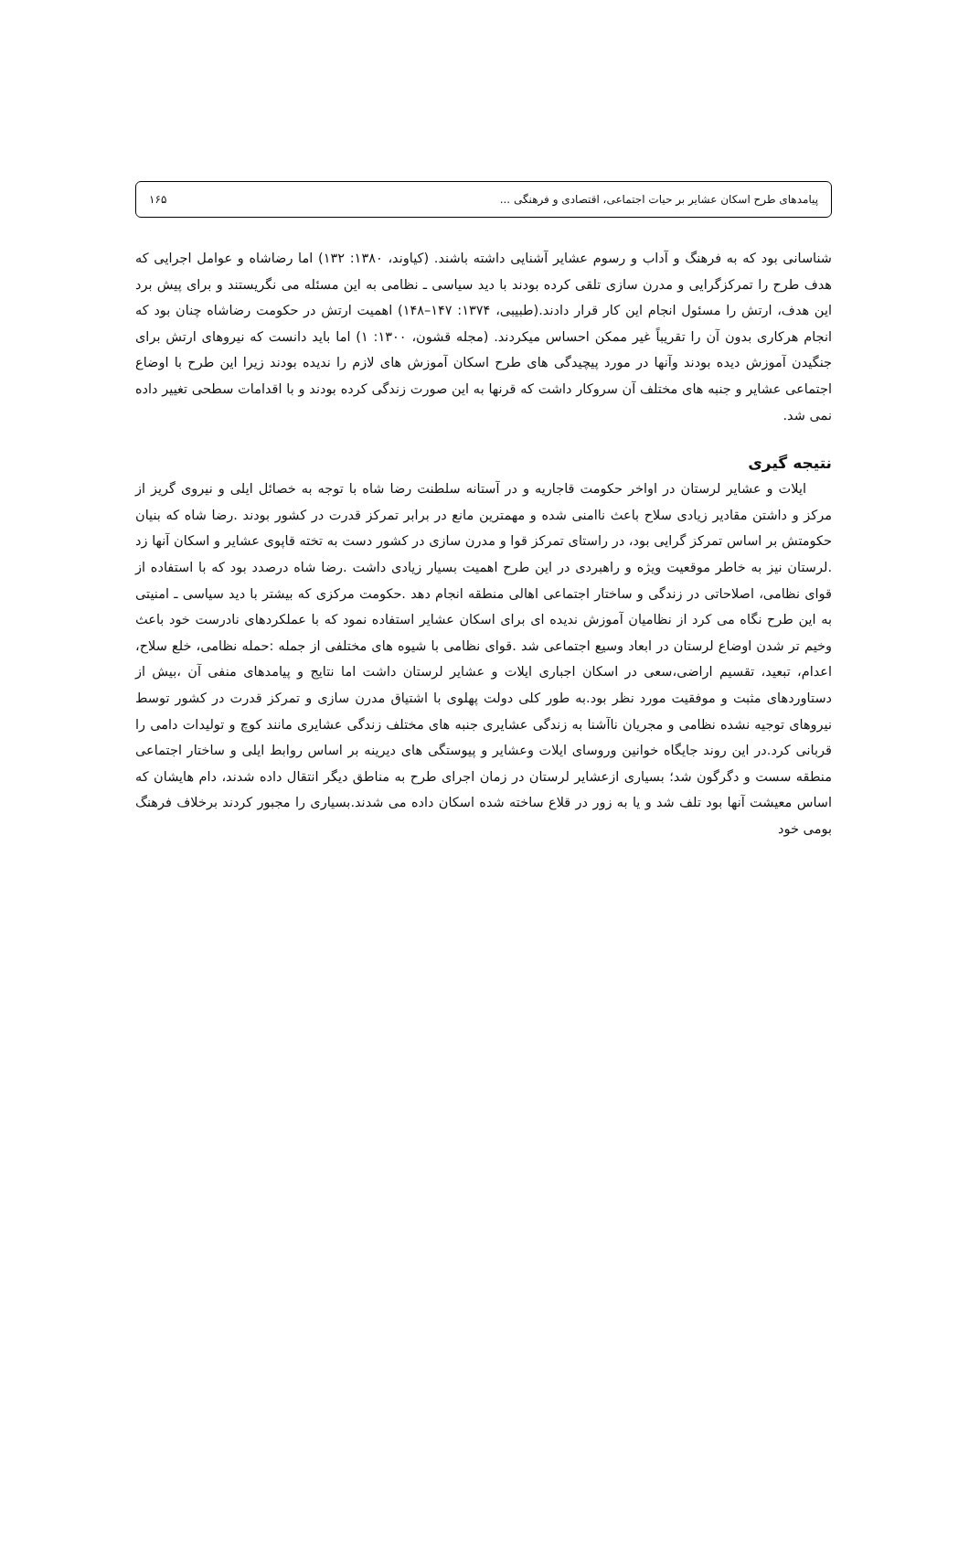پیامدهای طرح اسکان عشایر بر حیات اجتماعی، اقتصادی و فرهنگی ... ۱۶۵
شناسانی بود که به فرهنگ و آداب و رسوم عشایر آشنایی داشته باشند. (کیاوند، ۱۳۸۰: ۱۳۲) اما رضاشاه و عوامل اجرایی که هدف طرح را تمرکزگرایی و مدرن سازی تلقی کرده بودند با دید سیاسی ـ نظامی به این مسئله می نگریستند و برای پیش برد این هدف، ارتش را مسئول انجام این کار قرار دادند.(طبیبی، ۱۳۷۴: ۱۴۷–۱۴۸) اهمیت ارتش در حکومت رضاشاه چنان بود که انجام هرکاری بدون آن را تقریباً غیر ممکن احساس میکردند. (مجله قشون، ۱۳۰۰: ۱) اما باید دانست که نیروهای ارتش برای جنگیدن آموزش دیده بودند وآنها در مورد پیچیدگی های طرح اسکان آموزش های لازم را ندیده بودند زیرا این طرح با اوضاع اجتماعی عشایر و جنبه های مختلف آن سروکار داشت که قرنها به این صورت زندگی کرده بودند و با اقدامات سطحی تغییر داده نمی شد.
نتیجه گیری
ایلات و عشایر لرستان در اواخر حکومت قاجاریه و در آستانه سلطنت رضا شاه با توجه به خصائل ایلی و نیروی گریز از مرکز و داشتن مقادیر زیادی سلاح باعث ناامنی شده و مهمترین مانع در برابر تمرکز قدرت در کشور بودند .رضا شاه که بنیان حکومتش بر اساس تمرکز گرایی بود، در راستای تمرکز قوا و مدرن سازی در کشور دست به تخته قاپوی عشایر و اسکان آنها زد .لرستان نیز به خاطر موقعیت ویژه و راهبردی در این طرح اهمیت بسیار زیادی داشت .رضا شاه درصدد بود که با استفاده از قوای نظامی، اصلاحاتی در زندگی و ساختار اجتماعی اهالی منطقه انجام دهد .حکومت مرکزی که بیشتر با دید سیاسی ـ امنیتی به این طرح نگاه می کرد از نظامیان آموزش ندیده ای برای اسکان عشایر استفاده نمود که با عملکردهای نادرست خود باعث وخیم تر شدن اوضاع لرستان در ابعاد وسیع اجتماعی شد .قوای نظامی با شیوه های مختلفی از جمله :حمله نظامی، خلع سلاح، اعدام، تبعید، تقسیم اراضی،سعی در اسکان اجباری ایلات و عشایر لرستان داشت اما نتایج و پیامدهای منفی آن ،بیش از دستاوردهای مثبت و موفقیت مورد نظر بود.به طور کلی دولت پهلوی با اشتیاق مدرن سازی و تمرکز قدرت در کشور توسط نیروهای توجیه نشده نظامی و مجریان ناآشنا به زندگی عشایری جنبه های مختلف زندگی عشایری مانند کوچ و تولیدات دامی را قربانی کرد.در این روند جایگاه خوانین وروسای ایلات وعشایر و پیوستگی های دیرینه بر اساس روابط ایلی و ساختار اجتماعی منطقه سست و دگرگون شد؛ بسیاری ازعشایر لرستان در زمان اجرای طرح به مناطق دیگر انتقال داده شدند، دام هایشان که اساس معیشت آنها بود تلف شد و یا به زور در قلاع ساخته شده اسکان داده می شدند.بسیاری را مجبور کردند برخلاف فرهنگ بومی خود